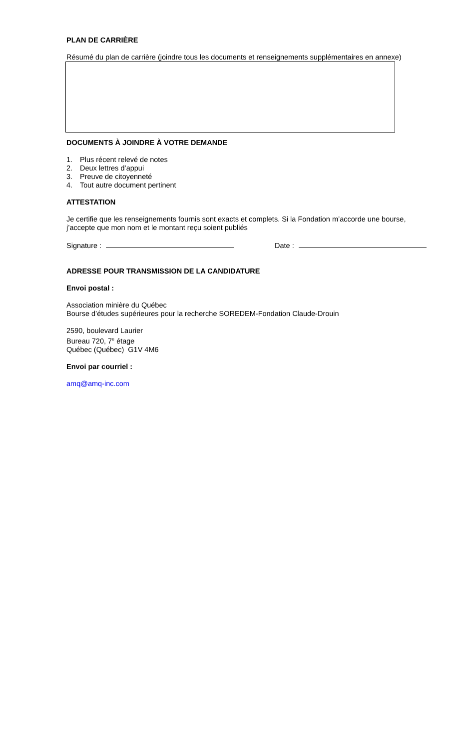PLAN DE CARRIÈRE
Résumé du plan de carrière (joindre tous les documents et renseignements supplémentaires en annexe)
DOCUMENTS À JOINDRE À VOTRE DEMANDE
1. Plus récent relevé de notes
2. Deux lettres d’appui
3. Preuve de citoyenneté
4. Tout autre document pertinent
ATTESTATION
Je certifie que les renseignements fournis sont exacts et complets. Si la Fondation m’accorde une bourse, j’accepte que mon nom et le montant reçu soient publiés
Signature : Date :
ADRESSE POUR TRANSMISSION DE LA CANDIDATURE
Envoi postal :
Association minière du Québec
Bourse d’études supérieures pour la recherche SOREDEM-Fondation Claude-Drouin
2590, boulevard Laurier
Bureau 720, 7<sup>e</sup> étage
Québec (Québec) G1V 4M6
Envoi par courriel :
amq@amq-inc.com